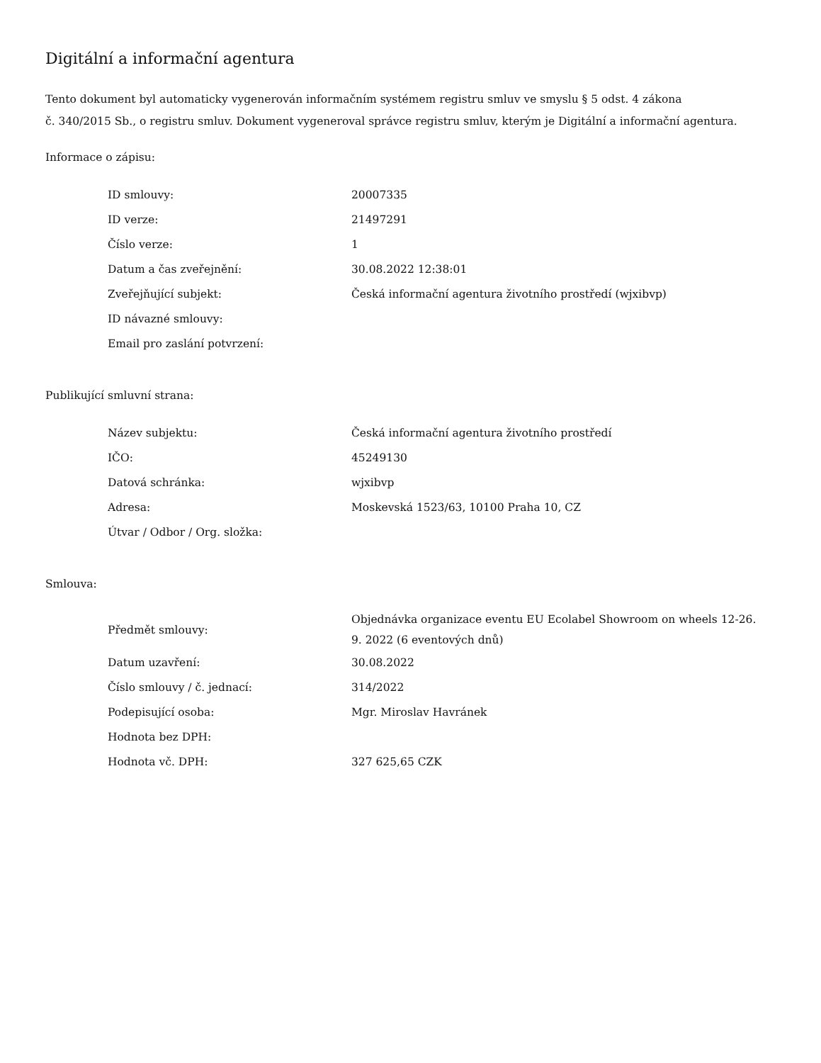Digitální a informační agentura
Tento dokument byl automaticky vygenerován informačním systémem registru smluv ve smyslu § 5 odst. 4 zákona
č. 340/2015 Sb., o registru smluv. Dokument vygeneroval správce registru smluv, kterým je Digitální a informační agentura.
Informace o zápisu:
| ID smlouvy: | 20007335 |
| ID verze: | 21497291 |
| Číslo verze: | 1 |
| Datum a čas zveřejnění: | 30.08.2022 12:38:01 |
| Zveřejňující subjekt: | Česká informační agentura životního prostředí (wjxibvp) |
| ID návazné smlouvy: | |
| Email pro zaslání potvrzení: | |
Publikující smluvní strana:
| Název subjektu: | Česká informační agentura životního prostředí |
| IČO: | 45249130 |
| Datová schránka: | wjxibvp |
| Adresa: | Moskevská 1523/63, 10100 Praha 10, CZ |
| Útvar / Odbor / Org. složka: | |
Smlouva:
| Předmět smlouvy: | Objednávka organizace eventu EU Ecolabel Showroom on wheels 12-26. 9. 2022 (6 eventových dnů) |
| Datum uzavření: | 30.08.2022 |
| Číslo smlouvy / č. jednací: | 314/2022 |
| Podepisující osoba: | Mgr. Miroslav Havránek |
| Hodnota bez DPH: | |
| Hodnota vč. DPH: | 327 625,65 CZK |